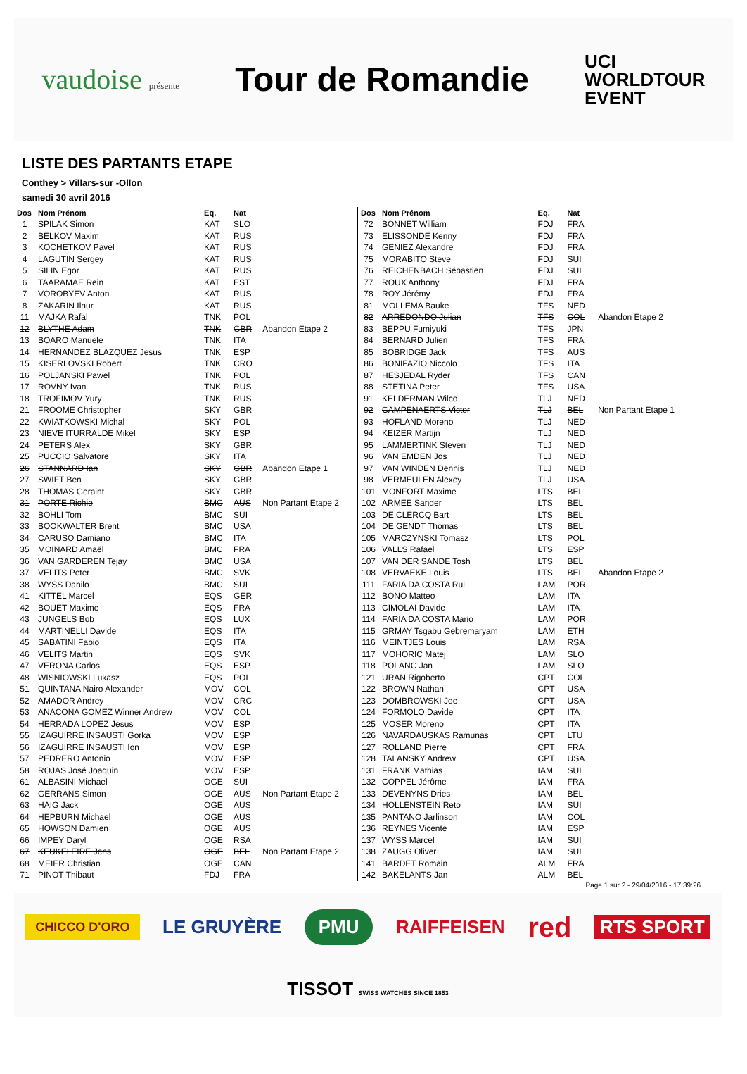vaudoise présente
Tour de Romandie
UCI
WORLDTOUR
EVENT
LISTE DES PARTANTS ETAPE
Conthey > Villars-sur -Ollon
samedi 30 avril 2016
| Dos | Nom Prénom | Eq. | Nat | |
| --- | --- | --- | --- | --- |
| 1 | SPILAK Simon | KAT | SLO | |
| 2 | BELKOV Maxim | KAT | RUS | |
| 3 | KOCHETKOV Pavel | KAT | RUS | |
| 4 | LAGUTIN Sergey | KAT | RUS | |
| 5 | SILIN Egor | KAT | RUS | |
| 6 | TAARAMAE Rein | KAT | EST | |
| 7 | VOROBYEV Anton | KAT | RUS | |
| 8 | ZAKARIN Ilnur | KAT | RUS | |
| 11 | MAJKA Rafal | TNK | POL | |
| 12 | BLYTHE Adam | TNK | GBR | Abandon Etape 2 |
| 13 | BOARO Manuele | TNK | ITA | |
| 14 | HERNANDEZ BLAZQUEZ Jesus | TNK | ESP | |
| 15 | KISERLOVSKI Robert | TNK | CRO | |
| 16 | POLJANSKI Pawel | TNK | POL | |
| 17 | ROVNY Ivan | TNK | RUS | |
| 18 | TROFIMOV Yury | TNK | RUS | |
| 21 | FROOME Christopher | SKY | GBR | |
| 22 | KWIATKOWSKI Michal | SKY | POL | |
| 23 | NIEVE ITURRALDE Mikel | SKY | ESP | |
| 24 | PETERS Alex | SKY | GBR | |
| 25 | PUCCIO Salvatore | SKY | ITA | |
| 26 | STANNARD Ian | SKY | GBR | Abandon Etape 1 |
| 27 | SWIFT Ben | SKY | GBR | |
| 28 | THOMAS Geraint | SKY | GBR | |
| 31 | PORTE Richie | BMC | AUS | Non Partant Etape 2 |
| 32 | BOHLI Tom | BMC | SUI | |
| 33 | BOOKWALTER Brent | BMC | USA | |
| 34 | CARUSO Damiano | BMC | ITA | |
| 35 | MOINARD Amaël | BMC | FRA | |
| 36 | VAN GARDEREN Tejay | BMC | USA | |
| 37 | VELITS Peter | BMC | SVK | |
| 38 | WYSS Danilo | BMC | SUI | |
| 41 | KITTEL Marcel | EQS | GER | |
| 42 | BOUET Maxime | EQS | FRA | |
| 43 | JUNGELS Bob | EQS | LUX | |
| 44 | MARTINELLI Davide | EQS | ITA | |
| 45 | SABATINI Fabio | EQS | ITA | |
| 46 | VELITS Martin | EQS | SVK | |
| 47 | VERONA Carlos | EQS | ESP | |
| 48 | WISNIOWSKI Lukasz | EQS | POL | |
| 51 | QUINTANA Nairo Alexander | MOV | COL | |
| 52 | AMADOR Andrey | MOV | CRC | |
| 53 | ANACONA GOMEZ Winner Andrew | MOV | COL | |
| 54 | HERRADA LOPEZ Jesus | MOV | ESP | |
| 55 | IZAGUIRRE INSAUSTI Gorka | MOV | ESP | |
| 56 | IZAGUIRRE INSAUSTI Ion | MOV | ESP | |
| 57 | PEDRERO Antonio | MOV | ESP | |
| 58 | ROJAS José Joaquin | MOV | ESP | |
| 61 | ALBASINI Michael | OGE | SUI | |
| 62 | GERRANS Simon | OGE | AUS | Non Partant Etape 2 |
| 63 | HAIG Jack | OGE | AUS | |
| 64 | HEPBURN Michael | OGE | AUS | |
| 65 | HOWSON Damien | OGE | AUS | |
| 66 | IMPEY Daryl | OGE | RSA | |
| 67 | KEUKELEIRE Jens | OGE | BEL | Non Partant Etape 2 |
| 68 | MEIER Christian | OGE | CAN | |
| 71 | PINOT Thibaut | FDJ | FRA | |
| Dos | Nom Prénom | Eq. | Nat | |
| --- | --- | --- | --- | --- |
| 72 | BONNET William | FDJ | FRA | |
| 73 | ELISSONDE Kenny | FDJ | FRA | |
| 74 | GENIEZ Alexandre | FDJ | FRA | |
| 75 | MORABITO Steve | FDJ | SUI | |
| 76 | REICHENBACH Sébastien | FDJ | SUI | |
| 77 | ROUX Anthony | FDJ | FRA | |
| 78 | ROY Jérémy | FDJ | FRA | |
| 81 | MOLLEMA Bauke | TFS | NED | |
| 82 | ARREDONDO Julian | TFS | COL | Abandon Etape 2 |
| 83 | BEPPU Fumiyuki | TFS | JPN | |
| 84 | BERNARD Julien | TFS | FRA | |
| 85 | BOBRIDGE Jack | TFS | AUS | |
| 86 | BONIFAZIO Niccolo | TFS | ITA | |
| 87 | HESJEDAL Ryder | TFS | CAN | |
| 88 | STETINA Peter | TFS | USA | |
| 91 | KELDERMAN Wilco | TLJ | NED | |
| 92 | CAMPENAERTS Victor | TLJ | BEL | Non Partant Etape 1 |
| 93 | HOFLAND Moreno | TLJ | NED | |
| 94 | KEIZER Martijn | TLJ | NED | |
| 95 | LAMMERTINK Steven | TLJ | NED | |
| 96 | VAN EMDEN Jos | TLJ | NED | |
| 97 | VAN WINDEN Dennis | TLJ | NED | |
| 98 | VERMEULEN Alexey | TLJ | USA | |
| 101 | MONFORT Maxime | LTS | BEL | |
| 102 | ARMEE Sander | LTS | BEL | |
| 103 | DE CLERCQ Bart | LTS | BEL | |
| 104 | DE GENDT Thomas | LTS | BEL | |
| 105 | MARCZYNSKI Tomasz | LTS | POL | |
| 106 | VALLS Rafael | LTS | ESP | |
| 107 | VAN DER SANDE Tosh | LTS | BEL | |
| 108 | VERVAEKE Louis | LTS | BEL | Abandon Etape 2 |
| 111 | FARIA DA COSTA Rui | LAM | POR | |
| 112 | BONO Matteo | LAM | ITA | |
| 113 | CIMOLAI Davide | LAM | ITA | |
| 114 | FARIA DA COSTA Mario | LAM | POR | |
| 115 | GRMAY Tsgabu Gebremaryam | LAM | ETH | |
| 116 | MEINTJES Louis | LAM | RSA | |
| 117 | MOHORIC Matej | LAM | SLO | |
| 118 | POLANC Jan | LAM | SLO | |
| 121 | URAN Rigoberto | CPT | COL | |
| 122 | BROWN Nathan | CPT | USA | |
| 123 | DOMBROWSKI Joe | CPT | USA | |
| 124 | FORMOLO Davide | CPT | ITA | |
| 125 | MOSER Moreno | CPT | ITA | |
| 126 | NAVARDAUSKAS Ramunas | CPT | LTU | |
| 127 | ROLLAND Pierre | CPT | FRA | |
| 128 | TALANSKY Andrew | CPT | USA | |
| 131 | FRANK Mathias | IAM | SUI | |
| 132 | COPPEL Jérôme | IAM | FRA | |
| 133 | DEVENYNS Dries | IAM | BEL | |
| 134 | HOLLENSTEIN Reto | IAM | SUI | |
| 135 | PANTANO Jarlinson | IAM | COL | |
| 136 | REYNES Vicente | IAM | ESP | |
| 137 | WYSS Marcel | IAM | SUI | |
| 138 | ZAUGG Oliver | IAM | SUI | |
| 141 | BARDET Romain | ALM | FRA | |
| 142 | BAKELANTS Jan | ALM | BEL | |
Page 1 sur 2 - 29/04/2016 - 17:39:26
CHICCO D'ORO LE GRUYÈRE PMU RAIFFEISEN red RTS SPORT TISSOT SWISS WATCHES SINCE 1853